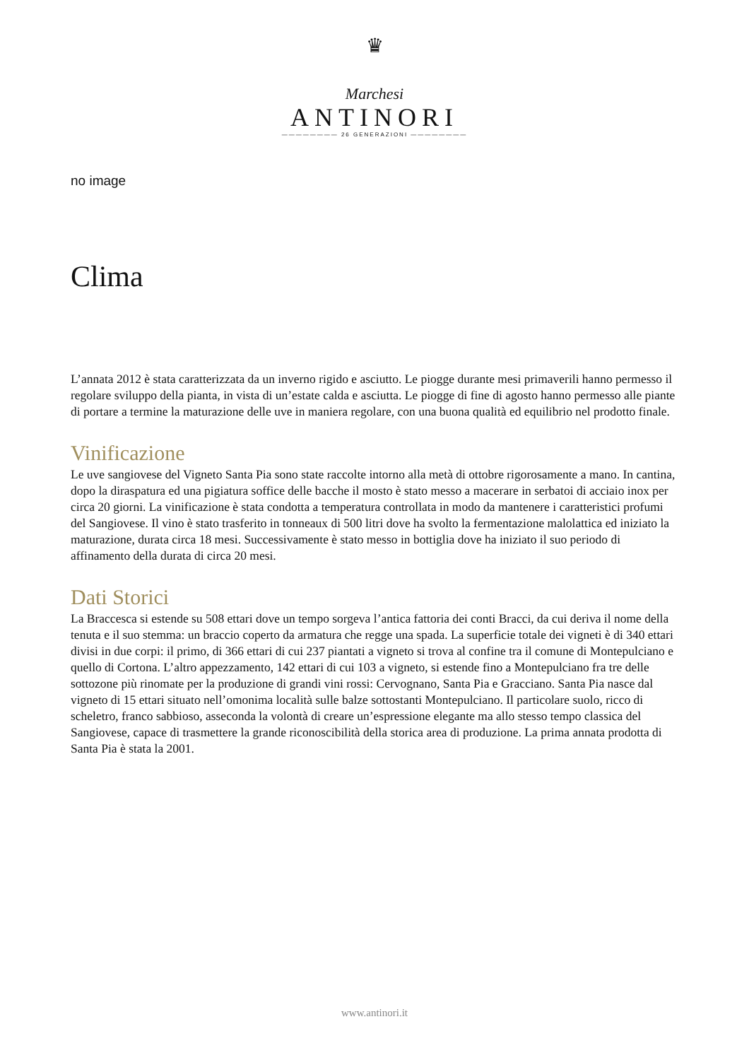♛
Marchesi
ANTINORI
———————— 26 GENERAZIONI ————————
no image
Clima
L’annata 2012 è stata caratterizzata da un inverno rigido e asciutto. Le piogge durante mesi primaverili hanno permesso il regolare sviluppo della pianta, in vista di un’estate calda e asciutta. Le piogge di fine di agosto hanno permesso alle piante di portare a termine la maturazione delle uve in maniera regolare, con una buona qualità ed equilibrio nel prodotto finale.
Vinificazione
Le uve sangiovese del Vigneto Santa Pia sono state raccolte intorno alla metà di ottobre rigorosamente a mano. In cantina, dopo la diraspatura ed una pigiatura soffice delle bacche il mosto è stato messo a macerare in serbatoi di acciaio inox per circa 20 giorni. La vinificazione è stata condotta a temperatura controllata in modo da mantenere i caratteristici profumi del Sangiovese. Il vino è stato trasferito in tonneaux di 500 litri dove ha svolto la fermentazione malolattica ed iniziato la maturazione, durata circa 18 mesi. Successivamente è stato messo in bottiglia dove ha iniziato il suo periodo di affinamento della durata di circa 20 mesi.
Dati Storici
La Braccesca si estende su 508 ettari dove un tempo sorgeva l’antica fattoria dei conti Bracci, da cui deriva il nome della tenuta e il suo stemma: un braccio coperto da armatura che regge una spada. La superficie totale dei vigneti è di 340 ettari divisi in due corpi: il primo, di 366 ettari di cui 237 piantati a vigneto si trova al confine tra il comune di Montepulciano e quello di Cortona. L’altro appezzamento, 142 ettari di cui 103 a vigneto, si estende fino a Montepulciano fra tre delle sottozone più rinomate per la produzione di grandi vini rossi: Cervognano, Santa Pia e Gracciano. Santa Pia nasce dal vigneto di 15 ettari situato nell’omonima località sulle balze sottostanti Montepulciano. Il particolare suolo, ricco di scheletro, franco sabbioso, asseconda la volontà di creare un’espressione elegante ma allo stesso tempo classica del Sangiovese, capace di trasmettere la grande riconoscibilità della storica area di produzione. La prima annata prodotta di Santa Pia è stata la 2001.
www.antinori.it